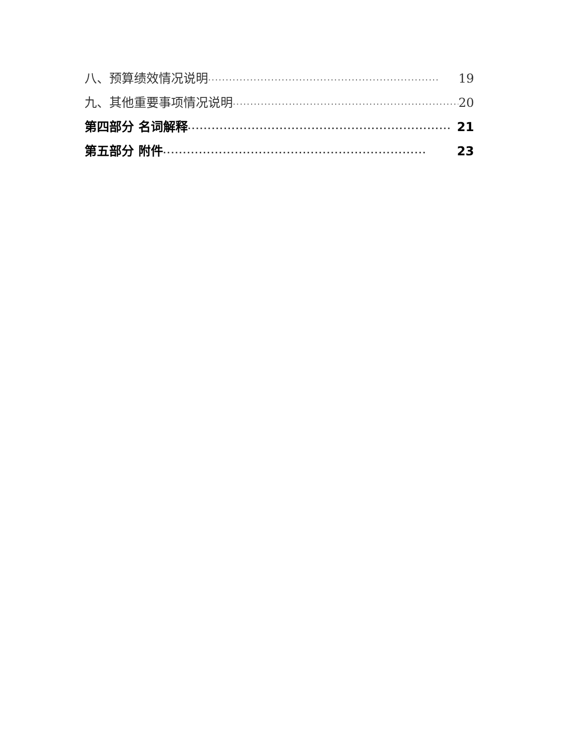八、预算绩效情况说明 ·································································· 19
九、其他重要事项情况说明 ·································································· 20
第四部分 名词解释 ·································································· 21
第五部分 附件 ·································································· 23